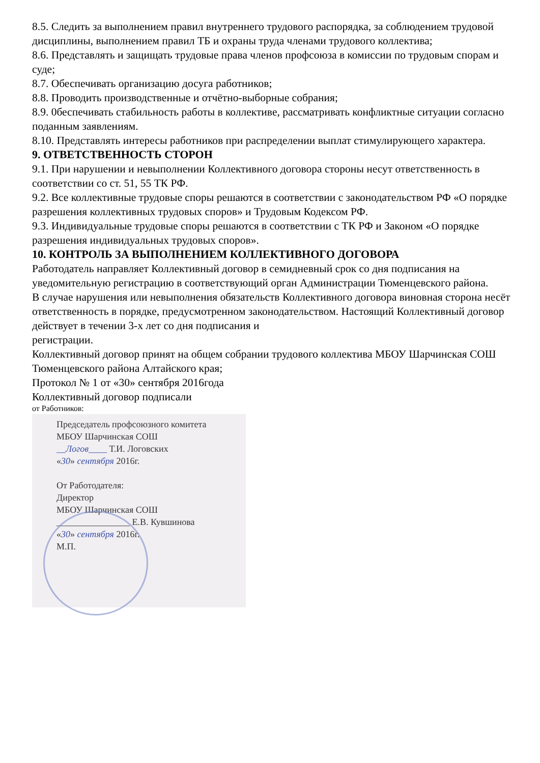8.5. Следить за выполнением правил внутреннего трудового распорядка, за соблюдением трудовой дисциплины, выполнением правил ТБ и охраны труда членами трудового коллектива;
8.6. Представлять и защищать трудовые права членов профсоюза в комиссии по трудовым спорам и суде;
8.7. Обеспечивать организацию досуга работников;
8.8. Проводить производственные и отчётно-выборные собрания;
8.9. 0беспечивать стабильность работы в коллективе, рассматривать конфликтные ситуации согласно поданным заявлениям.
8.10. Представлять интересы работников при распределении выплат стимулирующего характера.
9. ОТВЕТСТВЕННОСТЬ СТОРОН
9.1. При нарушении и невыполнении Коллективного договора стороны несут ответственность в соответствии со ст. 51, 55 ТК РФ.
9.2. Все коллективные трудовые споры решаются в соответствии с законодательством РФ «О порядке разрешения коллективных трудовых споров» и Трудовым Кодексом РФ.
9.3. Индивидуальные трудовые споры решаются в соответствии с ТК РФ и Законом «О порядке разрешения индивидуальных трудовых споров».
10. КОНТРОЛЬ ЗА ВЫПОЛНЕНИЕМ КОЛЛЕКТИВНОГО ДОГОВОРА
Работодатель направляет Коллективный договор в семидневный срок со дня подписания на уведомительную регистрацию в соответствующий орган Администрации Тюменцевского района.
В случае нарушения или невыполнения обязательств Коллективного договора виновная сторона несёт ответственность в порядке, предусмотренном законодательством. Настоящий Коллективный договор действует в течении 3-х лет со дня подписания и
регистрации.
Коллективный договор принят на общем собрании трудового коллектива МБОУ Шарчинская СОШ Тюменцевского района Алтайского края;
Протокол № 1 от «30» сентября 2016года
Коллективный договор подписали
от Работников:
Председатель профсоюзного комитета
МБОУ Шарчинская СОШ
__Логов____ Т.И. Логовских
«30» сентября 2016г.
От Работодателя:
Директор
МБОУ Шарчинская СОШ
________________ Е.В. Кувшинова
«30» сентября 2016г.
М.П.